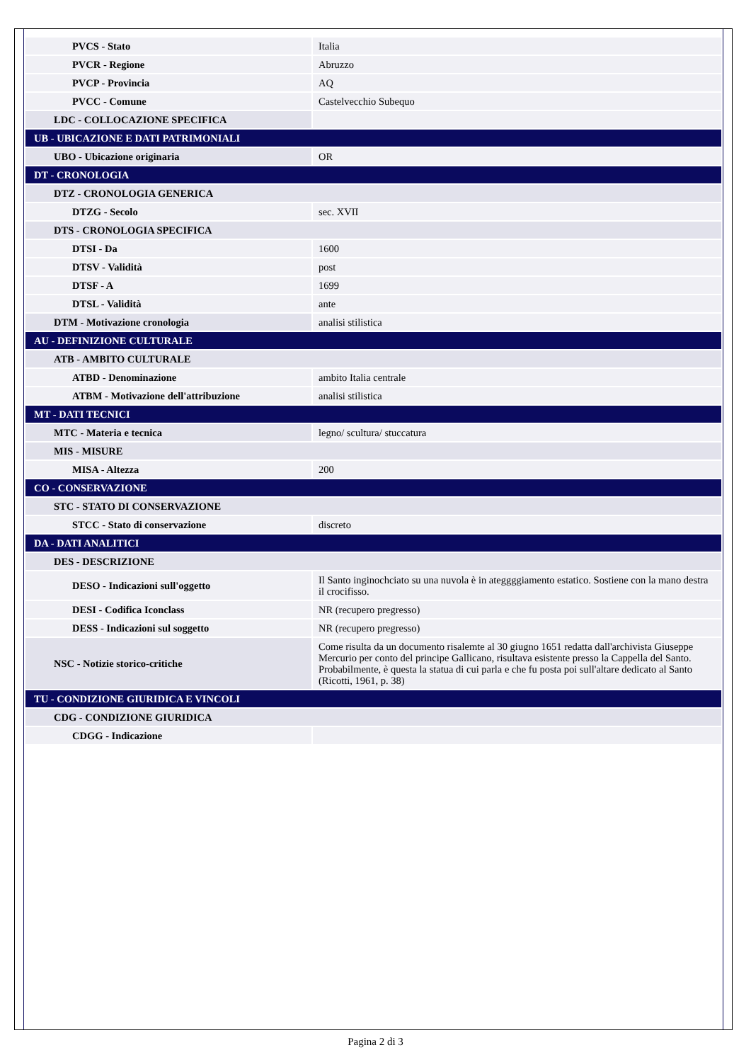| PVCS - Stato | Italia |
| PVCR - Regione | Abruzzo |
| PVCP - Provincia | AQ |
| PVCC - Comune | Castelvecchio Subequo |
| LDC - COLLOCAZIONE SPECIFICA | |
| UB - UBICAZIONE E DATI PATRIMONIALI | |
| UBO - Ubicazione originaria | OR |
| DT - CRONOLOGIA | |
| DTZ - CRONOLOGIA GENERICA | |
| DTZG - Secolo | sec. XVII |
| DTS - CRONOLOGIA SPECIFICA | |
| DTSI - Da | 1600 |
| DTSV - Validità | post |
| DTSF - A | 1699 |
| DTSL - Validità | ante |
| DTM - Motivazione cronologia | analisi stilistica |
| AU - DEFINIZIONE CULTURALE | |
| ATB - AMBITO CULTURALE | |
| ATBD - Denominazione | ambito Italia centrale |
| ATBM - Motivazione dell'attribuzione | analisi stilistica |
| MT - DATI TECNICI | |
| MTC - Materia e tecnica | legno/ scultura/ stuccatura |
| MIS - MISURE | |
| MISA - Altezza | 200 |
| CO - CONSERVAZIONE | |
| STC - STATO DI CONSERVAZIONE | |
| STCC - Stato di conservazione | discreto |
| DA - DATI ANALITICI | |
| DES - DESCRIZIONE | |
| DESO - Indicazioni sull'oggetto | Il Santo inginochciato su una nuvola è in ateggggiamento estatico. Sostiene con la mano destra il crocifisso. |
| DESI - Codifica Iconclass | NR (recupero pregresso) |
| DESS - Indicazioni sul soggetto | NR (recupero pregresso) |
| NSC - Notizie storico-critiche | Come risulta da un documento risalemte al 30 giugno 1651 redatta dall'archivista Giuseppe Mercurio per conto del principe Gallicano, risultava esistente presso la Cappella del Santo. Probabilmente, è questa la statua di cui parla e che fu posta poi sull'altare dedicato al Santo (Ricotti, 1961, p. 38) |
| TU - CONDIZIONE GIURIDICA E VINCOLI | |
| CDG - CONDIZIONE GIURIDICA | |
| CDGG - Indicazione | |
Pagina 2 di 3